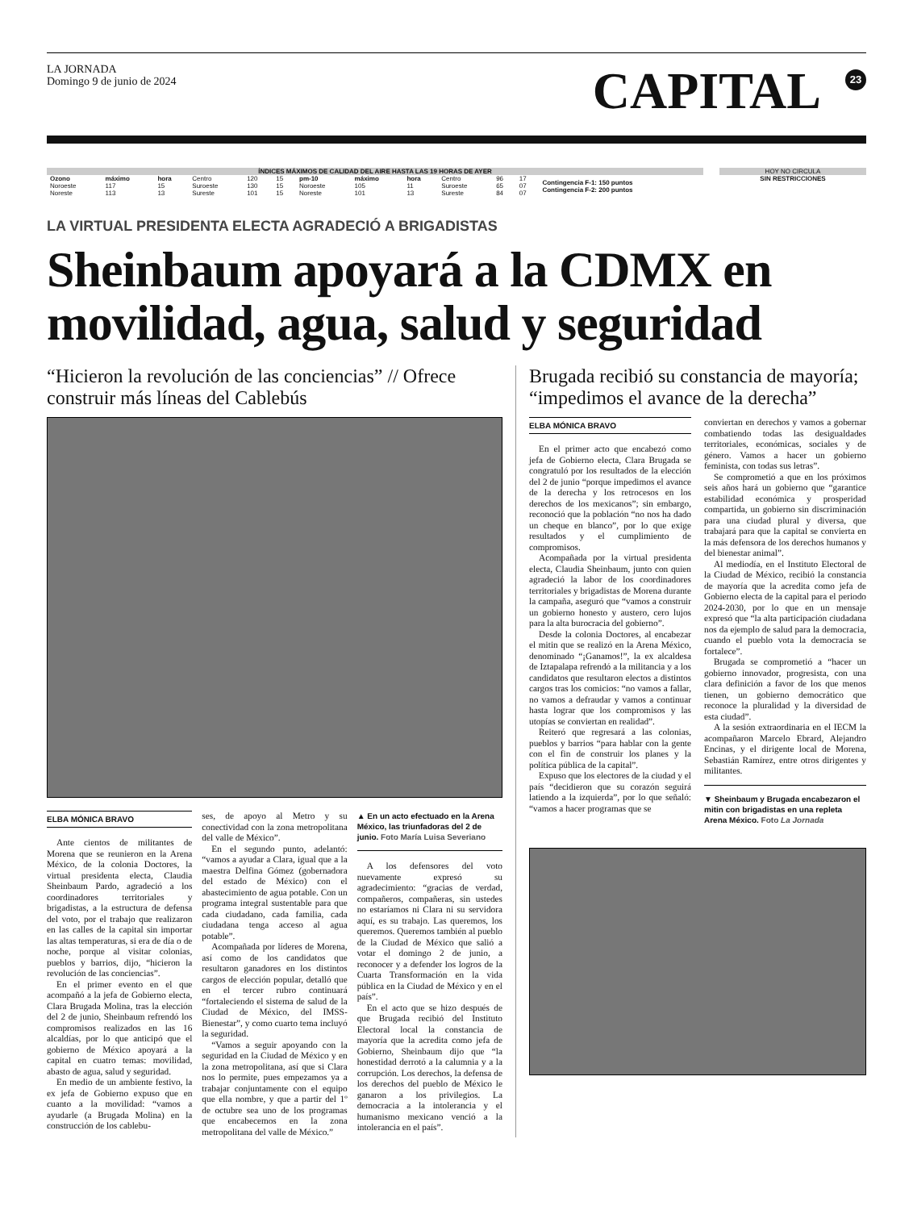LA JORNADA
Domingo 9 de junio de 2024
CAPITAL 23
ÍNDICES MÁXIMOS DE CALIDAD DEL AIRE HASTA LAS 19 HORAS DE AYER
| Ozono | máximo | hora | Centro | 120 | 15 | pm-10 | máximo | hora | Centro | 96 | 17 | Contingencia F-1: 150 puntos Contingencia F-2: 200 puntos |
| Noroeste | 117 | 15 | Suroeste | 130 | 15 | Noroeste | 105 | 11 | Suroeste | 65 | 07 | |
| Noreste | 113 | 13 | Sureste | 101 | 15 | Noreste | 101 | 13 | Sureste | 84 | 07 | |
HOY NO CIRCULA
SIN RESTRICCIONES
LA VIRTUAL PRESIDENTA ELECTA AGRADECIÓ A BRIGADISTAS
Sheinbaum apoyará a la CDMX en movilidad, agua, salud y seguridad
“Hicieron la revolución de las conciencias” // Ofrece construir más líneas del Cablebús
ELBA MÓNICA BRAVO
Ante cientos de militantes de Morena que se reunieron en la Arena México, de la colonia Doctores, la virtual presidenta electa, Claudia Sheinbaum Pardo, agradeció a los coordinadores territoriales y brigadistas, a la estructura de defensa del voto, por el trabajo que realizaron en las calles de la capital sin importar las altas temperaturas, si era de día o de noche, porque al visitar colonias, pueblos y barrios, dijo, “hicieron la revolución de las conciencias”.
En el primer evento en el que acompañó a la jefa de Gobierno electa, Clara Brugada Molina, tras la elección del 2 de junio, Sheinbaum refrendó los compromisos realizados en las 16 alcaldías, por lo que anticipó que el gobierno de México apoyará a la capital en cuatro temas: movilidad, abasto de agua, salud y seguridad.
En medio de un ambiente festivo, la ex jefa de Gobierno expuso que en cuanto a la movilidad: “vamos a ayudarle (a Brugada Molina) en la construcción de los cablebu-
ses, de apoyo al Metro y su conectividad con la zona metropolitana del valle de México”.
En el segundo punto, adelantó: “vamos a ayudar a Clara, igual que a la maestra Delfina Gómez (gobernadora del estado de México) con el abastecimiento de agua potable. Con un programa integral sustentable para que cada ciudadano, cada familia, cada ciudadana tenga acceso al agua potable”.
Acompañada por líderes de Morena, así como de los candidatos que resultaron ganadores en los distintos cargos de elección popular, detalló que en el tercer rubro continuará “fortaleciendo el sistema de salud de la Ciudad de México, del IMSS-Bienestar”, y como cuarto tema incluyó la seguridad.
“Vamos a seguir apoyando con la seguridad en la Ciudad de México y en la zona metropolitana, así que si Clara nos lo permite, pues empezamos ya a trabajar conjuntamente con el equipo que ella nombre, y que a partir del 1º de octubre sea uno de los programas que encabecemos en la zona metropolitana del valle de México.”
▲ En un acto efectuado en la Arena México, las triunfadoras del 2 de junio. Foto María Luisa Severiano
A los defensores del voto nuevamente expresó su agradecimiento: “gracias de verdad, compañeros, compañeras, sin ustedes no estaríamos ni Clara ni su servidora aquí, es su trabajo. Las queremos, los queremos. Queremos también al pueblo de la Ciudad de México que salió a votar el domingo 2 de junio, a reconocer y a defender los logros de la Cuarta Transformación en la vida pública en la Ciudad de México y en el país”.
En el acto que se hizo después de que Brugada recibió del Instituto Electoral local la constancia de mayoría que la acredita como jefa de Gobierno, Sheinbaum dijo que “la honestidad derrotó a la calumnia y a la corrupción. Los derechos, la defensa de los derechos del pueblo de México le ganaron a los privilegios. La democracia a la intolerancia y el humanismo mexicano venció a la intolerancia en el país”.
Brugada recibió su constancia de mayoría; “impedimos el avance de la derecha”
ELBA MÓNICA BRAVO
En el primer acto que encabezó como jefa de Gobierno electa, Clara Brugada se congratuló por los resultados de la elección del 2 de junio “porque impedimos el avance de la derecha y los retrocesos en los derechos de los mexicanos”; sin embargo, reconoció que la población “no nos ha dado un cheque en blanco”, por lo que exige resultados y el cumplimiento de compromisos.
Acompañada por la virtual presidenta electa, Claudia Sheinbaum, junto con quien agradeció la labor de los coordinadores territoriales y brigadistas de Morena durante la campaña, aseguró que “vamos a construir un gobierno honesto y austero, cero lujos para la alta burocracia del gobierno”.
Desde la colonia Doctores, al encabezar el mitin que se realizó en la Arena México, denominado “¡Ganamos!”, la ex alcaldesa de Iztapalapa refrendó a la militancia y a los candidatos que resultaron electos a distintos cargos tras los comicios: “no vamos a fallar, no vamos a defraudar y vamos a continuar hasta lograr que los compromisos y las utopías se conviertan en realidad”.
Reiteró que regresará a las colonias, pueblos y barrios “para hablar con la gente con el fin de construir los planes y la política pública de la capital”.
Expuso que los electores de la ciudad y el país “decidieron que su corazón seguirá latiendo a la izquierda”, por lo que señaló: “vamos a hacer programas que se
conviertan en derechos y vamos a gobernar combatiendo todas las desigualdades territoriales, económicas, sociales y de género. Vamos a hacer un gobierno feminista, con todas sus letras”.
Se comprometió a que en los próximos seis años hará un gobierno que “garantice estabilidad económica y prosperidad compartida, un gobierno sin discriminación para una ciudad plural y diversa, que trabajará para que la capital se convierta en la más defensora de los derechos humanos y del bienestar animal”.
Al mediodía, en el Instituto Electoral de la Ciudad de México, recibió la constancia de mayoría que la acredita como jefa de Gobierno electa de la capital para el periodo 2024-2030, por lo que en un mensaje expresó que “la alta participación ciudadana nos da ejemplo de salud para la democracia, cuando el pueblo vota la democracia se fortalece”.
Brugada se comprometió a “hacer un gobierno innovador, progresista, con una clara definición a favor de los que menos tienen, un gobierno democrático que reconoce la pluralidad y la diversidad de esta ciudad”.
A la sesión extraordinaria en el IECM la acompañaron Marcelo Ebrard, Alejandro Encinas, y el dirigente local de Morena, Sebastián Ramírez, entre otros dirigentes y militantes.
▼ Sheinbaum y Brugada encabezaron el mitin con brigadistas en una repleta Arena México. Foto La Jornada